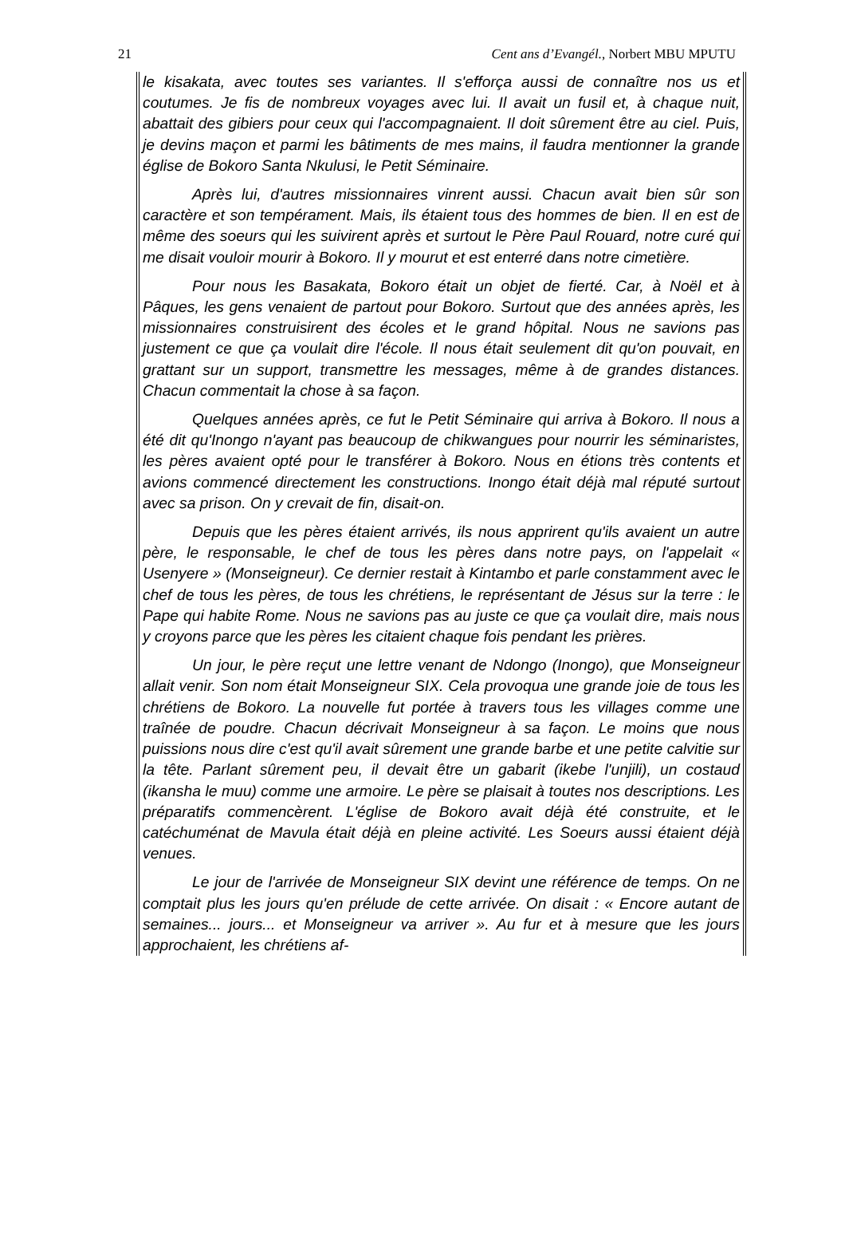21 Cent ans d’Evangél., Norbert MBU MPUTU
le kisakata, avec toutes ses variantes. Il s'efforça aussi de connaître nos us et coutumes. Je fis de nombreux voyages avec lui. Il avait un fusil et, à chaque nuit, abattait des gibiers pour ceux qui l'accompagnaient. Il doit sûrement être au ciel. Puis, je devins maçon et parmi les bâtiments de mes mains, il faudra mentionner la grande église de Bokoro Santa Nkulusi, le Petit Séminaire.
Après lui, d'autres missionnaires vinrent aussi. Chacun avait bien sûr son caractère et son tempérament. Mais, ils étaient tous des hommes de bien. Il en est de même des soeurs qui les suivirent après et surtout le Père Paul Rouard, notre curé qui me disait vouloir mourir à Bokoro. Il y mourut et est enterré dans notre cimetière.
Pour nous les Basakata, Bokoro était un objet de fierté. Car, à Noël et à Pâques, les gens venaient de partout pour Bokoro. Surtout que des années après, les missionnaires construisirent des écoles et le grand hôpital. Nous ne savions pas justement ce que ça voulait dire l'école. Il nous était seulement dit qu'on pouvait, en grattant sur un support, transmettre les messages, même à de grandes distances. Chacun commentait la chose à sa façon.
Quelques années après, ce fut le Petit Séminaire qui arriva à Bokoro. Il nous a été dit qu'Inongo n'ayant pas beaucoup de chikwangues pour nourrir les séminaristes, les pères avaient opté pour le transférer à Bokoro. Nous en étions très contents et avions commencé directement les constructions. Inongo était déjà mal réputé surtout avec sa prison. On y crevait de fin, disait-on.
Depuis que les pères étaient arrivés, ils nous apprirent qu'ils avaient un autre père, le responsable, le chef de tous les pères dans notre pays, on l'appelait « Usenyere » (Monseigneur). Ce dernier restait à Kintambo et parle constamment avec le chef de tous les pères, de tous les chrétiens, le représentant de Jésus sur la terre : le Pape qui habite Rome. Nous ne savions pas au juste ce que ça voulait dire, mais nous y croyons parce que les pères les citaient chaque fois pendant les prières.
Un jour, le père reçut une lettre venant de Ndongo (Inongo), que Monseigneur allait venir. Son nom était Monseigneur SIX. Cela provoqua une grande joie de tous les chrétiens de Bokoro. La nouvelle fut portée à travers tous les villages comme une traînée de poudre. Chacun décrivait Monseigneur à sa façon. Le moins que nous puissions nous dire c'est qu'il avait sûrement une grande barbe et une petite calvitie sur la tête. Parlant sûrement peu, il devait être un gabarit (ikebe l'unjili), un costaud (ikansha le muu) comme une armoire. Le père se plaisait à toutes nos descriptions. Les préparatifs commencèrent. L'église de Bokoro avait déjà été construite, et le catéchuménat de Mavula était déjà en pleine activité. Les Soeurs aussi étaient déjà venues.
Le jour de l'arrivée de Monseigneur SIX devint une référence de temps. On ne comptait plus les jours qu'en prélude de cette arrivée. On disait : « Encore autant de semaines... jours... et Monseigneur va arriver ». Au fur et à mesure que les jours approchaient, les chrétiens af-